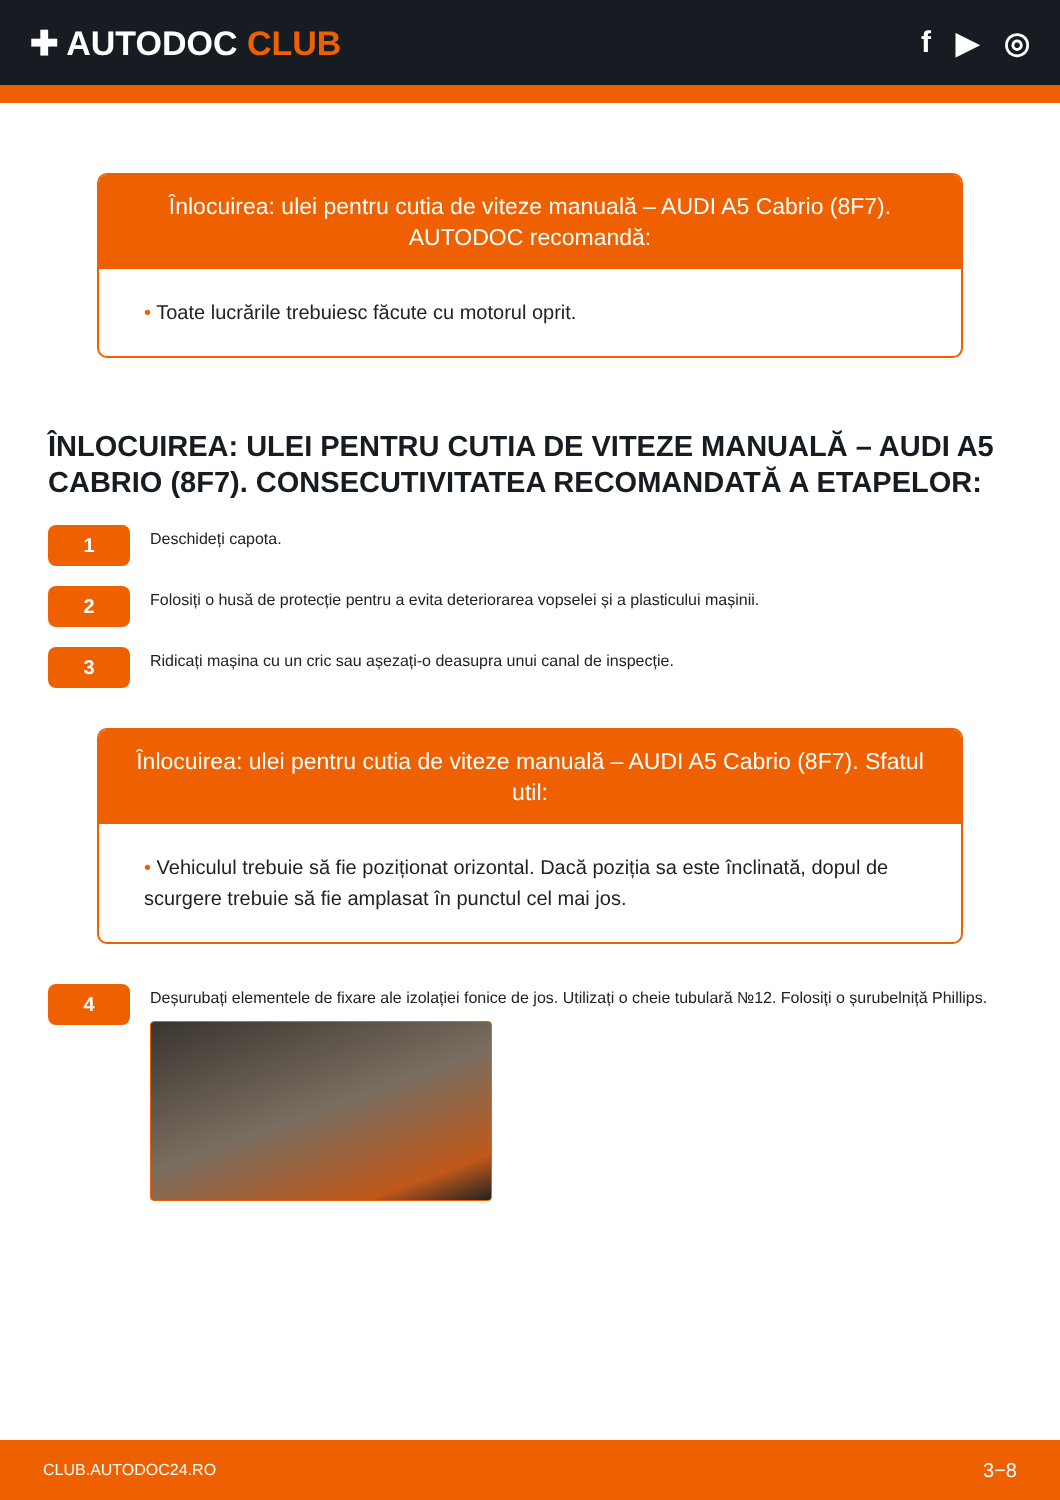✚ AUTODOC CLUB f ▶ ◎
Înlocuirea: ulei pentru cutia de viteze manuală – AUDI A5 Cabrio (8F7). AUTODOC recomandă:
• Toate lucrările trebuiesc făcute cu motorul oprit.
ÎNLOCUIREA: ULEI PENTRU CUTIA DE VITEZE MANUALĂ – AUDI A5 CABRIO (8F7). CONSECUTIVITATEA RECOMANDATĂ A ETAPELOR:
1
Deschideți capota.
2
Folosiți o husă de protecție pentru a evita deteriorarea vopselei și a plasticului mașinii.
3
Ridicați mașina cu un cric sau așezați-o deasupra unui canal de inspecție.
Înlocuirea: ulei pentru cutia de viteze manuală – AUDI A5 Cabrio (8F7). Sfatul util:
• Vehiculul trebuie să fie poziționat orizontal. Dacă poziția sa este înclinată, dopul de scurgere trebuie să fie amplasat în punctul cel mai jos.
4
Deșurubați elementele de fixare ale izolației fonice de jos. Utilizați o cheie tubulară №12. Folosiți o șurubelniță Phillips.
CLUB.AUTODOC24.RO 3−8